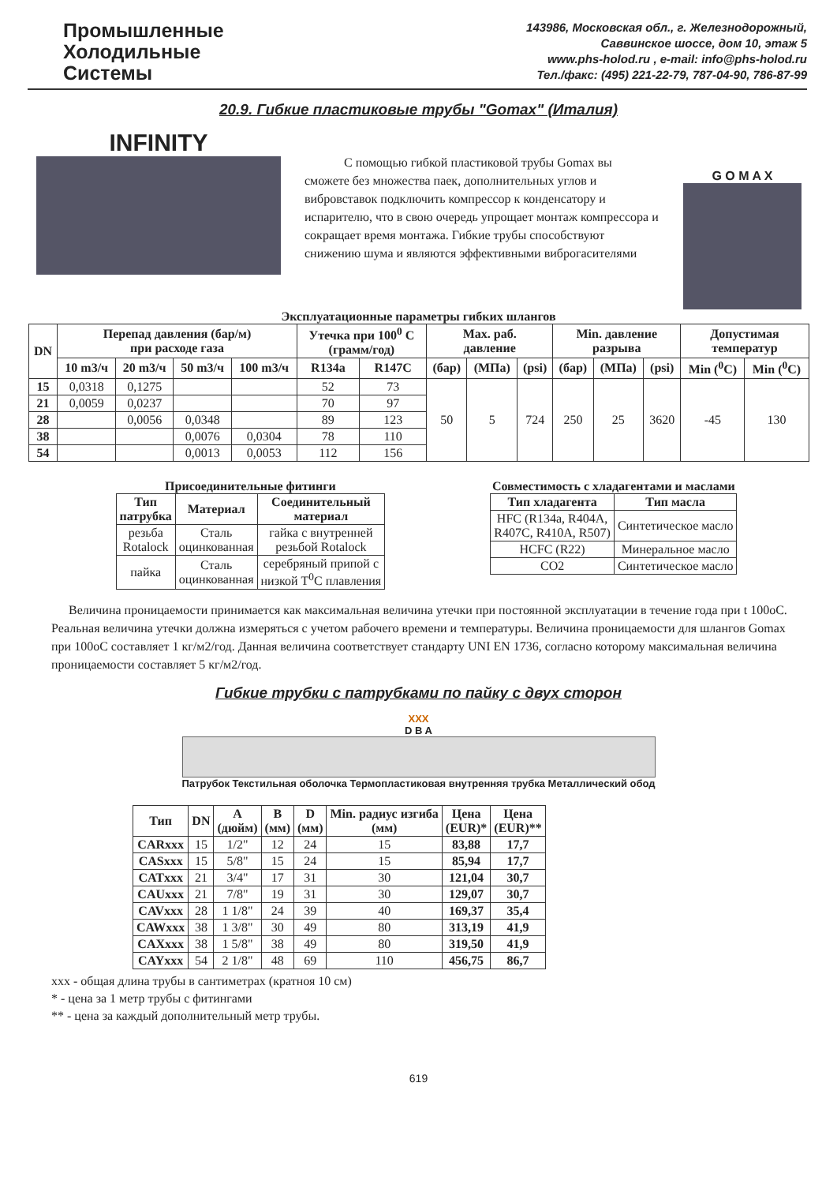Промышленные
Холодильные
Системы
143986, Московская обл., г. Железнодорожный,
Саввинское шоссе, дом 10, этаж 5
www.phs-holod.ru , e-mail: info@phs-holod.ru
Тел./факс: (495) 221-22-79, 787-04-90, 786-87-99
20.9. Гибкие пластиковые трубы "Gomax" (Италия)
INFINITY
С помощью гибкой пластиковой трубы Gomax вы сможете без множества паек, дополнительных углов и вибровставок подключить компрессор к конденсатору и испарителю, что в свою очередь упрощает монтаж компрессора и сокращает время монтажа. Гибкие трубы способствуют снижению шума и являются эффективными виброгасителями
G O M A X
Эксплуатационные параметры гибких шлангов
| DN | Перепад давления (бар/м) при расходе газа | | | | Утечка при 100<sup>0</sup> C (грамм/год) | | Max. раб. давление | | | Min. давление разрыва | | | Допустимая температур | |
| --- | --- | --- | --- | --- | --- | --- | --- | --- | --- | --- | --- | --- | --- | --- |
| | 10 m3/ч | 20 m3/ч | 50 m3/ч | 100 m3/ч | R134a | R147C | (бар) | (МПа) | (psi) | (бар) | (МПа) | (psi) | Min (<sup>0</sup>C) | Min (<sup>0</sup>C) |
| 15 | 0,0318 | 0,1275 | | | 52 | 73 | 50 | 5 | 724 | 250 | 25 | 3620 | -45 | 130 |
| 21 | 0,0059 | 0,0237 | | | 70 | 97 | | | | | | | | |
| 28 | | 0,0056 | 0,0348 | | 89 | 123 | | | | | | | | |
| 38 | | | 0,0076 | 0,0304 | 78 | 110 | | | | | | | | |
| 54 | | | 0,0013 | 0,0053 | 112 | 156 | | | | | | | | |
Присоединительные фитинги
| Тип патрубка | Материал | Соединительный материал |
| --- | --- | --- |
| резьба Rotalock | Сталь оцинкованная | гайка с внутренней резьбой Rotalock |
| пайка | Сталь оцинкованная | серебряный припой с низкой T<sup>0</sup>C плавления |
Совместимость с хладагентами и маслами
| Тип хладагента | Тип масла |
| --- | --- |
| HFC (R134a, R404A, R407C, R410A, R507) | Синтетическое масло |
| HCFC (R22) | Минеральное масло |
| CO2 | Синтетическое масло |
Величина проницаемости принимается как максимальная величина утечки при постоянной эксплуатации в течение года при t 100oC. Реальная величина утечки должна измеряться с учетом рабочего времени и температуры. Величина проницаемости для шлангов Gomax при 100oC составляет 1 кг/м2/год. Данная величина соответствует стандарту UNI EN 1736, согласно которому максимальная величина проницаемости составляет 5 кг/м2/год.
Гибкие трубки с патрубками по пайку с двух сторон
XXX
D B A
Патрубок Текстильная оболочка Термопластиковая внутренняя трубка Металлический обод
| Тип | DN | A (дюйм) | B (мм) | D (мм) | Min. радиус изгиба (мм) | Цена (EUR)* | Цена (EUR)** |
| --- | --- | --- | --- | --- | --- | --- | --- |
| CARxxx | 15 | 1/2" | 12 | 24 | 15 | 83,88 | 17,7 |
| CASxxx | 15 | 5/8" | 15 | 24 | 15 | 85,94 | 17,7 |
| CATxxx | 21 | 3/4" | 17 | 31 | 30 | 121,04 | 30,7 |
| CAUxxx | 21 | 7/8" | 19 | 31 | 30 | 129,07 | 30,7 |
| CAVxxx | 28 | 1 1/8" | 24 | 39 | 40 | 169,37 | 35,4 |
| CAWxxx | 38 | 1 3/8" | 30 | 49 | 80 | 313,19 | 41,9 |
| CAXxxx | 38 | 1 5/8" | 38 | 49 | 80 | 319,50 | 41,9 |
| CAYxxx | 54 | 2 1/8" | 48 | 69 | 110 | 456,75 | 86,7 |
xxx - общая длина трубы в сантиметрах (кратноя 10 см)
* - цена за 1 метр трубы с фитингами
** - цена за каждый дополнительный метр трубы.
619